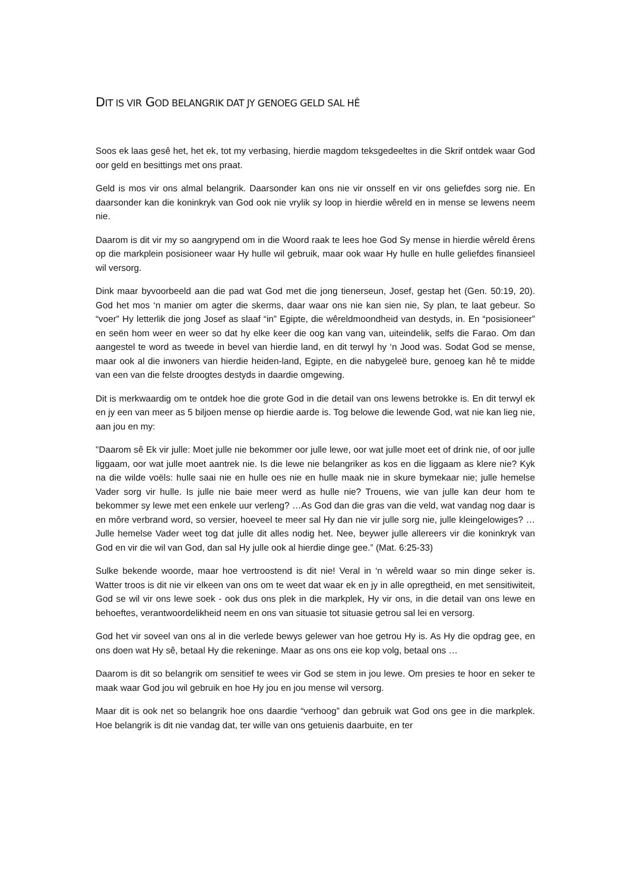DIT IS VIR GOD BELANGRIK DAT JY GENOEG GELD SAL HÊ
Soos ek laas gesê het, het ek, tot my verbasing, hierdie magdom teksgedeeltes in die Skrif ontdek waar God oor geld en besittings met ons praat.
Geld is mos vir ons almal belangrik. Daarsonder kan ons nie vir onsself en vir ons geliefdes sorg nie. En daarsonder kan die koninkryk van God ook nie vrylik sy loop in hierdie wêreld en in mense se lewens neem nie.
Daarom is dit vir my so aangrypend om in die Woord raak te lees hoe God Sy mense in hierdie wêreld êrens op die markplein posisioneer waar Hy hulle wil gebruik, maar ook waar Hy hulle en hulle geliefdes finansieel wil versorg.
Dink maar byvoorbeeld aan die pad wat God met die jong tienerseun, Josef, gestap het (Gen. 50:19, 20). God het mos ‘n manier om agter die skerms, daar waar ons nie kan sien nie, Sy plan, te laat gebeur. So “voer” Hy letterlik die jong Josef as slaaf “in” Egipte, die wêreldmoondheid van destyds, in. En “posisioneer” en seën hom weer en weer so dat hy elke keer die oog kan vang van, uiteindelik, selfs die Farao. Om dan aangestel te word as tweede in bevel van hierdie land, en dit terwyl hy ‘n Jood was. Sodat God se mense, maar ook al die inwoners van hierdie heiden-land, Egipte, en die nabygeleë bure, genoeg kan hê te midde van een van die felste droogtes destyds in daardie omgewing.
Dit is merkwaardig om te ontdek hoe die grote God in die detail van ons lewens betrokke is. En dit terwyl ek en jy een van meer as 5 biljoen mense op hierdie aarde is. Tog belowe die lewende God, wat nie kan lieg nie, aan jou en my:
"Daarom sê Ek vir julle: Moet julle nie bekommer oor julle lewe, oor wat julle moet eet of drink nie, of oor julle liggaam, oor wat julle moet aantrek nie. Is die lewe nie belangriker as kos en die liggaam as klere nie? Kyk na die wilde voëls: hulle saai nie en hulle oes nie en hulle maak nie in skure bymekaar nie; julle hemelse Vader sorg vir hulle. Is julle nie baie meer werd as hulle nie? Trouens, wie van julle kan deur hom te bekommer sy lewe met een enkele uur verleng? …As God dan die gras van die veld, wat vandag nog daar is en môre verbrand word, so versier, hoeveel te meer sal Hy dan nie vir julle sorg nie, julle kleingelowiges? …Julle hemelse Vader weet tog dat julle dit alles nodig het. Nee, beywer julle allereers vir die koninkryk van God en vir die wil van God, dan sal Hy julle ook al hierdie dinge gee.” (Mat. 6:25-33)
Sulke bekende woorde, maar hoe vertroostend is dit nie! Veral in ‘n wêreld waar so min dinge seker is. Watter troos is dit nie vir elkeen van ons om te weet dat waar ek en jy in alle opregtheid, en met sensitiwiteit, God se wil vir ons lewe soek - ook dus ons plek in die markplek, Hy vir ons, in die detail van ons lewe en behoeftes, verantwoordelikheid neem en ons van situasie tot situasie getrou sal lei en versorg.
God het vir soveel van ons al in die verlede bewys gelewer van hoe getrou Hy is. As Hy die opdrag gee, en ons doen wat Hy sê, betaal Hy die rekeninge. Maar as ons ons eie kop volg, betaal ons …
Daarom is dit so belangrik om sensitief te wees vir God se stem in jou lewe. Om presies te hoor en seker te maak waar God jou wil gebruik en hoe Hy jou en jou mense wil versorg.
Maar dit is ook net so belangrik hoe ons daardie “verhoog” dan gebruik wat God ons gee in die markplek. Hoe belangrik is dit nie vandag dat, ter wille van ons getuienis daarbuite, en ter